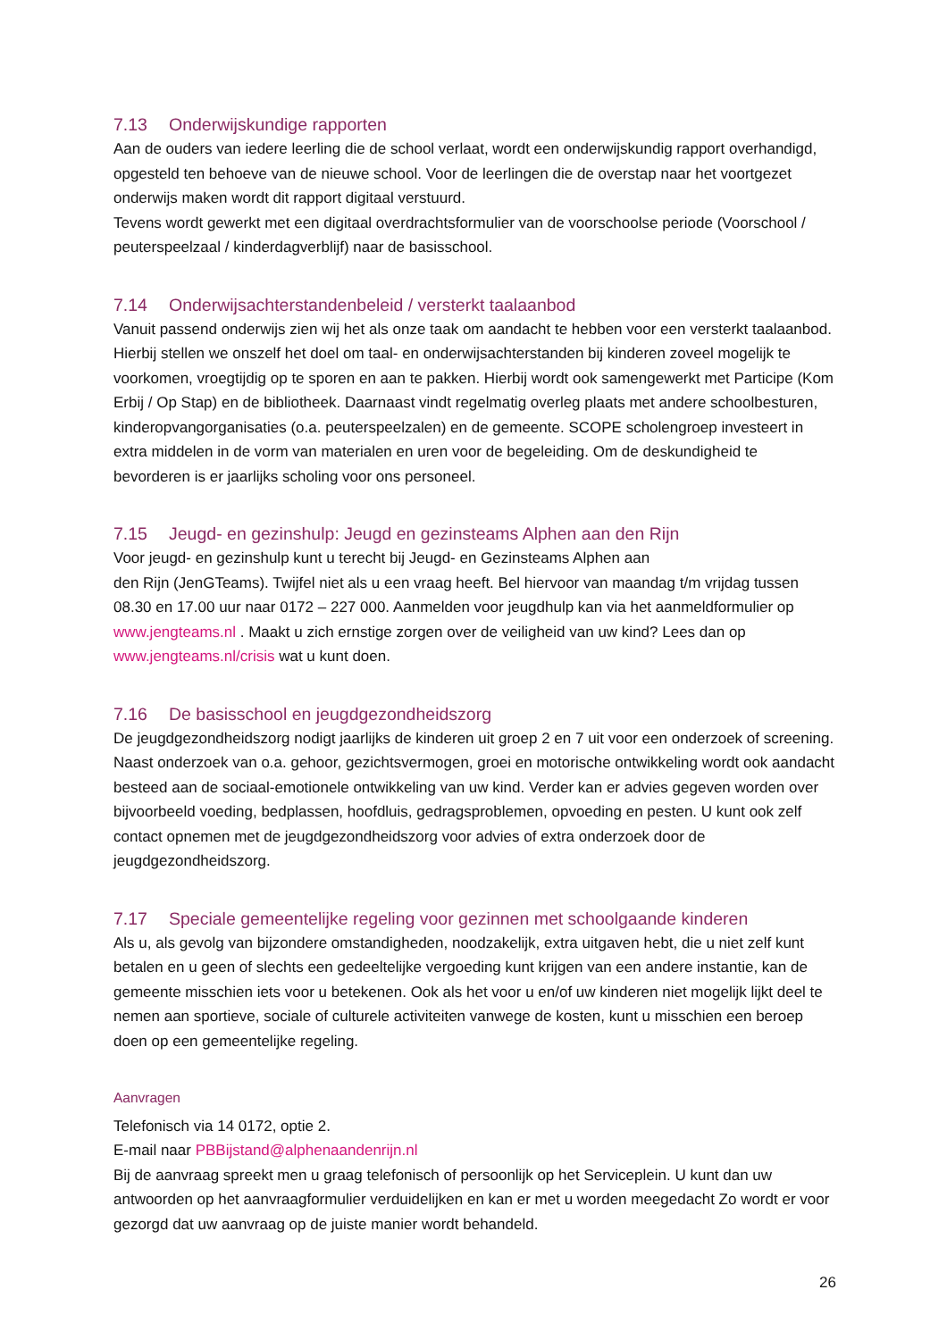7.13 Onderwijskundige rapporten
Aan de ouders van iedere leerling die de school verlaat, wordt een onderwijskundig rapport overhandigd, opgesteld ten behoeve van de nieuwe school. Voor de leerlingen die de overstap naar het voortgezet onderwijs maken wordt dit rapport digitaal verstuurd.
Tevens wordt gewerkt met een digitaal overdrachtsformulier van de voorschoolse periode (Voorschool / peuterspeelzaal / kinderdagverblijf) naar de basisschool.
7.14 Onderwijsachterstandenbeleid / versterkt taalaanbod
Vanuit passend onderwijs zien wij het als onze taak om aandacht te hebben voor een versterkt taalaanbod. Hierbij stellen we onszelf het doel om taal- en onderwijsachterstanden bij kinderen zoveel mogelijk te voorkomen, vroegtijdig op te sporen en aan te pakken. Hierbij wordt ook samengewerkt met Participe (Kom Erbij / Op Stap) en de bibliotheek. Daarnaast vindt regelmatig overleg plaats met andere schoolbesturen, kinderopvangorganisaties (o.a. peuterspeelzalen) en de gemeente. SCOPE scholengroep investeert in extra middelen in de vorm van materialen en uren voor de begeleiding. Om de deskundigheid te bevorderen is er jaarlijks scholing voor ons personeel.
7.15 Jeugd- en gezinshulp: Jeugd en gezinsteams Alphen aan den Rijn
Voor jeugd- en gezinshulp kunt u terecht bij Jeugd- en Gezinsteams Alphen aan
den Rijn (JenGTeams). Twijfel niet als u een vraag heeft. Bel hiervoor van maandag t/m vrijdag tussen 08.30 en 17.00 uur naar 0172 – 227 000. Aanmelden voor jeugdhulp kan via het aanmeldformulier op www.jengteams.nl . Maakt u zich ernstige zorgen over de veiligheid van uw kind? Lees dan op www.jengteams.nl/crisis wat u kunt doen.
7.16 De basisschool en jeugdgezondheidszorg
De jeugdgezondheidszorg nodigt jaarlijks de kinderen uit groep 2 en 7 uit voor een onderzoek of screening. Naast onderzoek van o.a. gehoor, gezichtsvermogen, groei en motorische ontwikkeling wordt ook aandacht besteed aan de sociaal-emotionele ontwikkeling van uw kind. Verder kan er advies gegeven worden over bijvoorbeeld voeding, bedplassen, hoofdluis, gedragsproblemen, opvoeding en pesten. U kunt ook zelf contact opnemen met de jeugdgezondheidszorg voor advies of extra onderzoek door de jeugdgezondheidszorg.
7.17 Speciale gemeentelijke regeling voor gezinnen met schoolgaande kinderen
Als u, als gevolg van bijzondere omstandigheden, noodzakelijk, extra uitgaven hebt, die u niet zelf kunt betalen en u geen of slechts een gedeeltelijke vergoeding kunt krijgen van een andere instantie, kan de gemeente misschien iets voor u betekenen. Ook als het voor u en/of uw kinderen niet mogelijk lijkt deel te nemen aan sportieve, sociale of culturele activiteiten vanwege de kosten, kunt u misschien een beroep doen op een gemeentelijke regeling.
Aanvragen
Telefonisch via 14 0172, optie 2.
E-mail naar PBBijstand@alphenaandenrijn.nl
Bij de aanvraag spreekt men u graag telefonisch of persoonlijk op het Serviceplein. U kunt dan uw antwoorden op het aanvraagformulier verduidelijken en kan er met u worden meegedacht Zo wordt er voor gezorgd dat uw aanvraag op de juiste manier wordt behandeld.
26